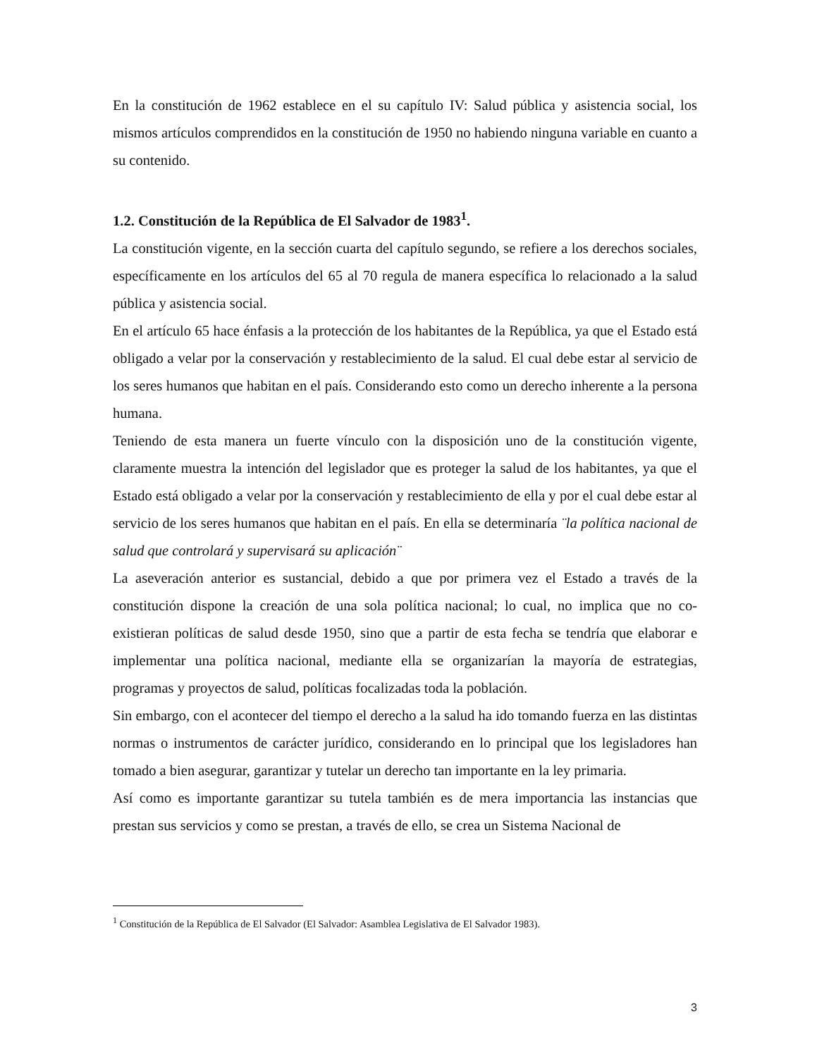En la constitución de 1962 establece en el su capítulo IV: Salud pública y asistencia social, los mismos artículos comprendidos en la constitución de 1950 no habiendo ninguna variable en cuanto a su contenido.
1.2. Constitución de la República de El Salvador de 1983<sup>1</sup>.
La constitución vigente, en la sección cuarta del capítulo segundo, se refiere a los derechos sociales, específicamente en los artículos del 65 al 70 regula de manera específica lo relacionado a la salud pública y asistencia social.
En el artículo 65 hace énfasis a la protección de los habitantes de la República, ya que el Estado está obligado a velar por la conservación y restablecimiento de la salud. El cual debe estar al servicio de los seres humanos que habitan en el país. Considerando esto como un derecho inherente a la persona humana.
Teniendo de esta manera un fuerte vínculo con la disposición uno de la constitución vigente, claramente muestra la intención del legislador que es proteger la salud de los habitantes, ya que el Estado está obligado a velar por la conservación y restablecimiento de ella y por el cual debe estar al servicio de los seres humanos que habitan en el país. En ella se determinaría ¨la política nacional de salud que controlará y supervisará su aplicación¨
La aseveración anterior es sustancial, debido a que por primera vez el Estado a través de la constitución dispone la creación de una sola política nacional; lo cual, no implica que no co-existieran políticas de salud desde 1950, sino que a partir de esta fecha se tendría que elaborar e implementar una política nacional, mediante ella se organizarían la mayoría de estrategias, programas y proyectos de salud, políticas focalizadas toda la población.
Sin embargo, con el acontecer del tiempo el derecho a la salud ha ido tomando fuerza en las distintas normas o instrumentos de carácter jurídico, considerando en lo principal que los legisladores han tomado a bien asegurar, garantizar y tutelar un derecho tan importante en la ley primaria.
Así como es importante garantizar su tutela también es de mera importancia las instancias que prestan sus servicios y como se prestan, a través de ello, se crea un Sistema Nacional de
<sup>1</sup> Constitución de la República de El Salvador (El Salvador: Asamblea Legislativa de El Salvador 1983).
3